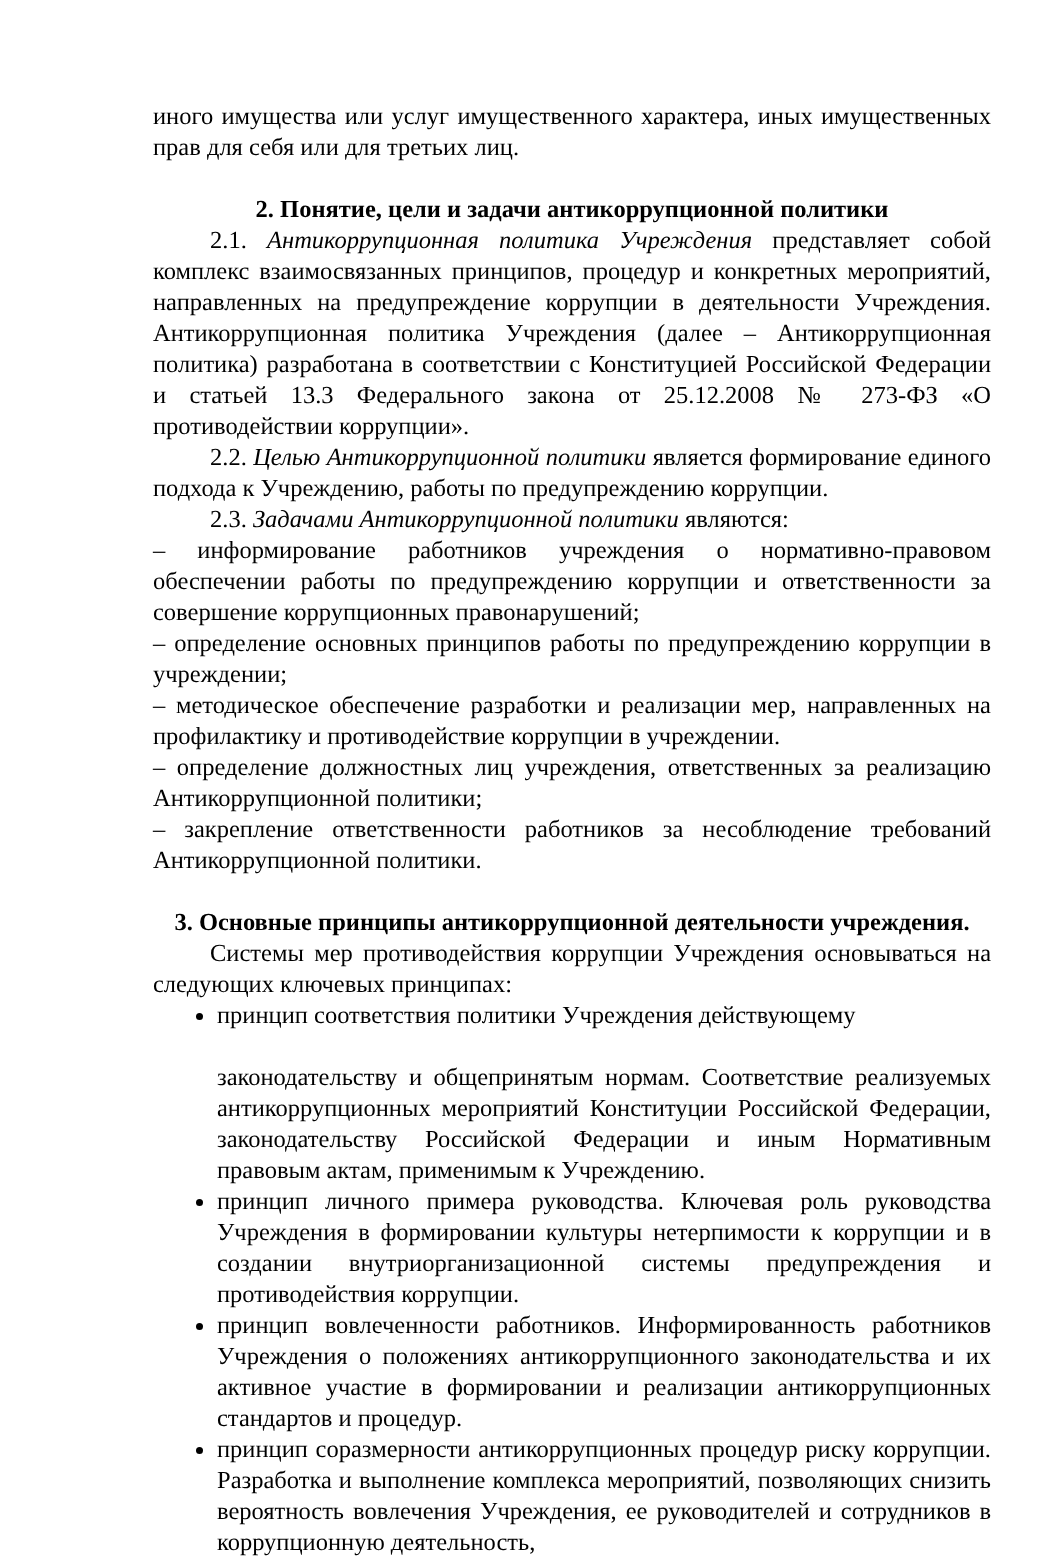иного имущества или услуг имущественного характера, иных имущественных прав для себя или для третьих лиц.
2. Понятие, цели и задачи антикоррупционной политики
2.1. Антикоррупционная политика Учреждения представляет собой комплекс взаимосвязанных принципов, процедур и конкретных мероприятий, направленных на предупреждение коррупции в деятельности Учреждения. Антикоррупционная политика Учреждения (далее – Антикоррупционная политика) разработана в соответствии с Конституцией Российской Федерации и статьей 13.3 Федерального закона от 25.12.2008 № 273-ФЗ «О противодействии коррупции».
2.2. Целью Антикоррупционной политики является формирование единого подхода к Учреждению, работы по предупреждению коррупции.
2.3. Задачами Антикоррупционной политики являются:
– информирование работников учреждения о нормативно-правовом обеспечении работы по предупреждению коррупции и ответственности за совершение коррупционных правонарушений;
– определение основных принципов работы по предупреждению коррупции в учреждении;
– методическое обеспечение разработки и реализации мер, направленных на профилактику и противодействие коррупции в учреждении.
– определение должностных лиц учреждения, ответственных за реализацию Антикоррупционной политики;
– закрепление ответственности работников за несоблюдение требований Антикоррупционной политики.
3. Основные принципы антикоррупционной деятельности учреждения.
Системы мер противодействия коррупции Учреждения основываться на следующих ключевых принципах:
принцип соответствия политики Учреждения действующему
законодательству и общепринятым нормам. Соответствие реализуемых антикоррупционных мероприятий Конституции Российской Федерации, законодательству Российской Федерации и иным Нормативным правовым актам, применимым к Учреждению.
принцип личного примера руководства. Ключевая роль руководства Учреждения в формировании культуры нетерпимости к коррупции и в создании внутриорганизационной системы предупреждения и противодействия коррупции.
принцип вовлеченности работников. Информированность работников Учреждения о положениях антикоррупционного законодательства и их активное участие в формировании и реализации антикоррупционных стандартов и процедур.
принцип соразмерности антикоррупционных процедур риску коррупции. Разработка и выполнение комплекса мероприятий, позволяющих снизить вероятность вовлечения Учреждения, ее руководителей и сотрудников в коррупционную деятельность,